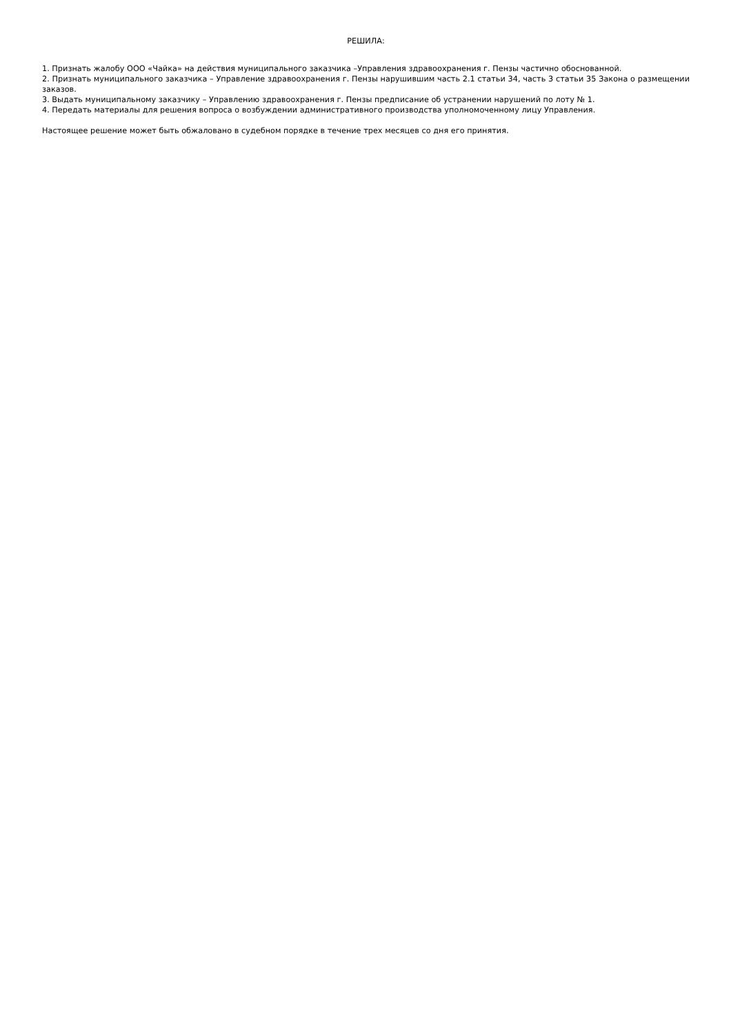РЕШИЛА:
1. Признать жалобу ООО «Чайка» на действия муниципального заказчика –Управления здравоохранения г. Пензы частично обоснованной.
2. Признать муниципального заказчика – Управление здравоохранения г. Пензы нарушившим часть 2.1 статьи 34, часть 3 статьи 35 Закона о размещении заказов.
3. Выдать муниципальному заказчику – Управлению здравоохранения г. Пензы предписание об устранении нарушений по лоту № 1.
4. Передать материалы для решения вопроса о возбуждении административного производства уполномоченному лицу Управления.
Настоящее решение может быть обжаловано в судебном порядке в течение трех месяцев со дня его принятия.